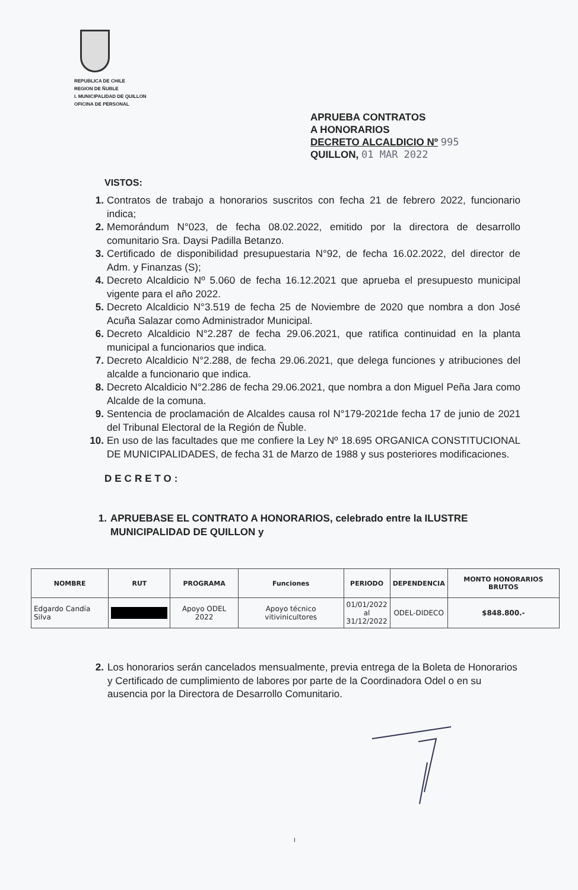REPUBLICA DE CHILE
REGION DE ÑUBLE
I. MUNICIPALIDAD DE QUILLON
OFICINA DE PERSONAL
APRUEBA CONTRATOS
A HONORARIOS
DECRETO ALCALDICIO Nº 995
QUILLON, 01 MAR 2022
VISTOS:
1. Contratos de trabajo a honorarios suscritos con fecha 21 de febrero 2022, funcionario indica;
2. Memorándum N°023, de fecha 08.02.2022, emitido por la directora de desarrollo comunitario Sra. Daysi Padilla Betanzo.
3. Certificado de disponibilidad presupuestaria N°92, de fecha 16.02.2022, del director de Adm. y Finanzas (S);
4. Decreto Alcaldicio Nº 5.060 de fecha 16.12.2021 que aprueba el presupuesto municipal vigente para el año 2022.
5. Decreto Alcaldicio N°3.519 de fecha 25 de Noviembre de 2020 que nombra a don José Acuña Salazar como Administrador Municipal.
6. Decreto Alcaldicio N°2.287 de fecha 29.06.2021, que ratifica continuidad en la planta municipal a funcionarios que indica.
7. Decreto Alcaldicio N°2.288, de fecha 29.06.2021, que delega funciones y atribuciones del alcalde a funcionario que indica.
8. Decreto Alcaldicio N°2.286 de fecha 29.06.2021, que nombra a don Miguel Peña Jara como Alcalde de la comuna.
9. Sentencia de proclamación de Alcaldes causa rol N°179-2021de fecha 17 de junio de 2021 del Tribunal Electoral de la Región de Ñuble.
10. En uso de las facultades que me confiere la Ley Nº 18.695 ORGANICA CONSTITUCIONAL DE MUNICIPALIDADES, de fecha 31 de Marzo de 1988 y sus posteriores modificaciones.
DECRETO:
1. APRUEBASE EL CONTRATO A HONORARIOS, celebrado entre la ILUSTRE MUNICIPALIDAD DE QUILLON y
| NOMBRE | RUT | PROGRAMA | Funciones | PERIODO | DEPENDENCIA | MONTO HONORARIOS BRUTOS |
| --- | --- | --- | --- | --- | --- | --- |
| Edgardo Candía Silva | | Apoyo ODEL 2022 | Apoyo técnico vitivinicultores | 01/01/2022 al 31/12/2022 | ODEL-DIDECO | $848.800.- |
2. Los honorarios serán cancelados mensualmente, previa entrega de la Boleta de Honorarios y Certificado de cumplimiento de labores por parte de la Coordinadora Odel o en su ausencia por la Directora de Desarrollo Comunitario.
I